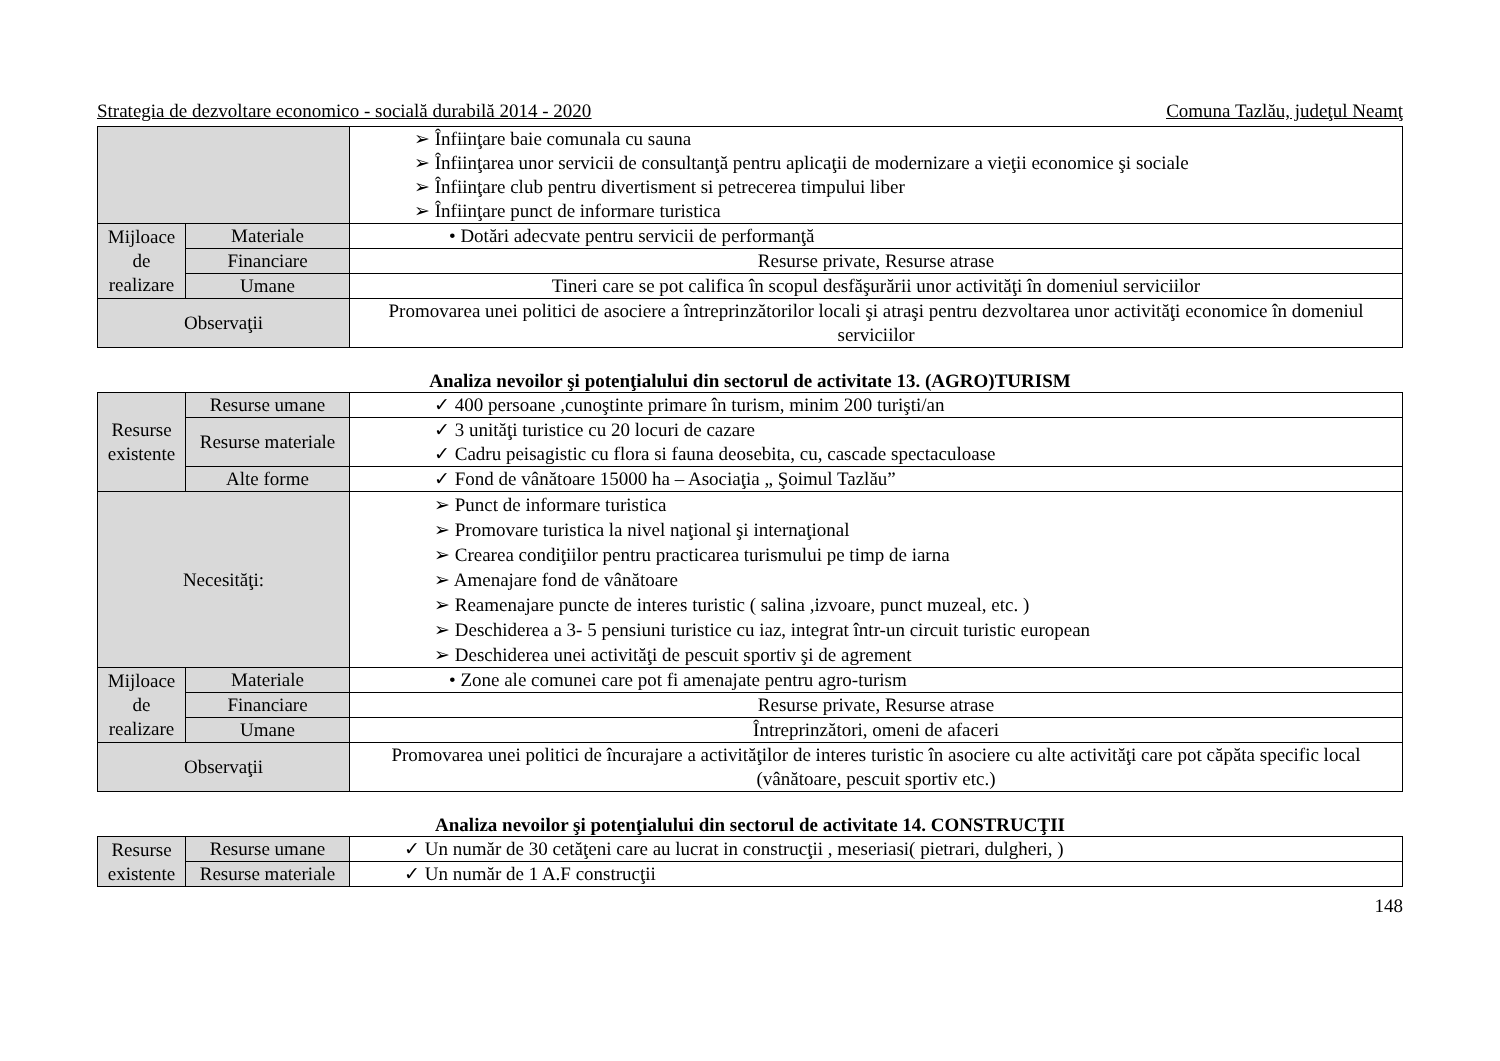Strategia de dezvoltare economico - socială durabilă 2014 - 2020 Comuna Tazlău, judeţul Neamţ
| | | ➢ Înfiinţare baie comunala cu sauna ➢ Înfiinţarea unor servicii de consultanţă pentru aplicaţii de modernizare a vieţii economice şi sociale ➢ Înfiinţare club pentru divertisment si petrecerea timpului liber ➢ Înfiinţare punct de informare turistica |
| Mijloace de realizare | Materiale | • Dotări adecvate pentru servicii de performanţă |
| | Financiare | Resurse private, Resurse atrase |
| | Umane | Tineri care se pot califica în scopul desfăşurării unor activităţi în domeniul serviciilor |
| Observaţii | | Promovarea unei politici de asociere a întreprinzătorilor locali şi atraşi pentru dezvoltarea unor activităţi economice în domeniul serviciilor |
Analiza nevoilor şi potenţialului din sectorul de activitate 13. (AGRO)TURISM
| Resurse existente | Resurse umane | ✓ 400 persoane ,cunoştinte primare în turism, minim 200 turişti/an |
| | Resurse materiale | ✓ 3 unităţi turistice cu 20 locuri de cazare ✓ Cadru peisagistic cu flora si fauna deosebita, cu, cascade spectaculoase |
| | Alte forme | ✓ Fond de vânătoare 15000 ha – Asociaţia „ Şoimul Tazlău” |
| Necesităţi: | | ➢ Punct de informare turistica ➢ Promovare turistica la nivel naţional şi internaţional ➢ Crearea condiţiilor pentru practicarea turismului pe timp de iarna ➢ Amenajare fond de vânătoare ➢ Reamenajare puncte de interes turistic ( salina ,izvoare, punct muzeal, etc. ) ➢ Deschiderea a 3- 5 pensiuni turistice cu iaz, integrat într-un circuit turistic european ➢ Deschiderea unei activităţi de pescuit sportiv şi de agrement |
| Mijloace de realizare | Materiale | • Zone ale comunei care pot fi amenajate pentru agro-turism |
| | Financiare | Resurse private, Resurse atrase |
| | Umane | Întreprinzători, omeni de afaceri |
| Observaţii | | Promovarea unei politici de încurajare a activităţilor de interes turistic în asociere cu alte activităţi care pot căpăta specific local (vânătoare, pescuit sportiv etc.) |
Analiza nevoilor şi potenţialului din sectorul de activitate 14. CONSTRUCŢII
| Resurse existente | Resurse umane | ✓ Un număr de 30 cetăţeni care au lucrat in construcţii , meseriasi( pietrari, dulgheri, ) |
| | Resurse materiale | ✓ Un număr de 1 A.F construcţii |
148